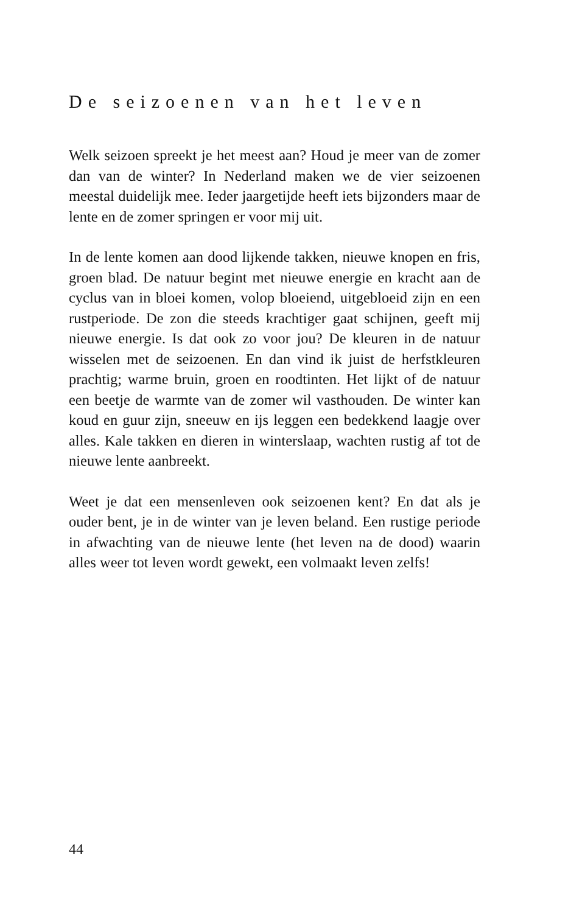De seizoenen van het leven
Welk seizoen spreekt je het meest aan? Houd je meer van de zomer dan van de winter? In Nederland maken we de vier seizoenen meestal duidelijk mee. Ieder jaargetijde heeft iets bijzonders maar de lente en de zomer springen er voor mij uit.
In de lente komen aan dood lijkende takken, nieuwe knopen en fris, groen blad. De natuur begint met nieuwe energie en kracht aan de cyclus van in bloei komen, volop bloeiend, uitgebloeid zijn en een rustperiode. De zon die steeds krachtiger gaat schijnen, geeft mij nieuwe energie. Is dat ook zo voor jou? De kleuren in de natuur wisselen met de seizoenen. En dan vind ik juist de herfstkleuren prachtig; warme bruin, groen en roodtinten. Het lijkt of de natuur een beetje de warmte van de zomer wil vasthouden. De winter kan koud en guur zijn, sneeuw en ijs leggen een bedekkend laagje over alles. Kale takken en dieren in winterslaap, wachten rustig af tot de nieuwe lente aanbreekt.
Weet je dat een mensenleven ook seizoenen kent? En dat als je ouder bent, je in de winter van je leven beland. Een rustige periode in afwachting van de nieuwe lente (het leven na de dood) waarin alles weer tot leven wordt gewekt, een volmaakt leven zelfs!
44